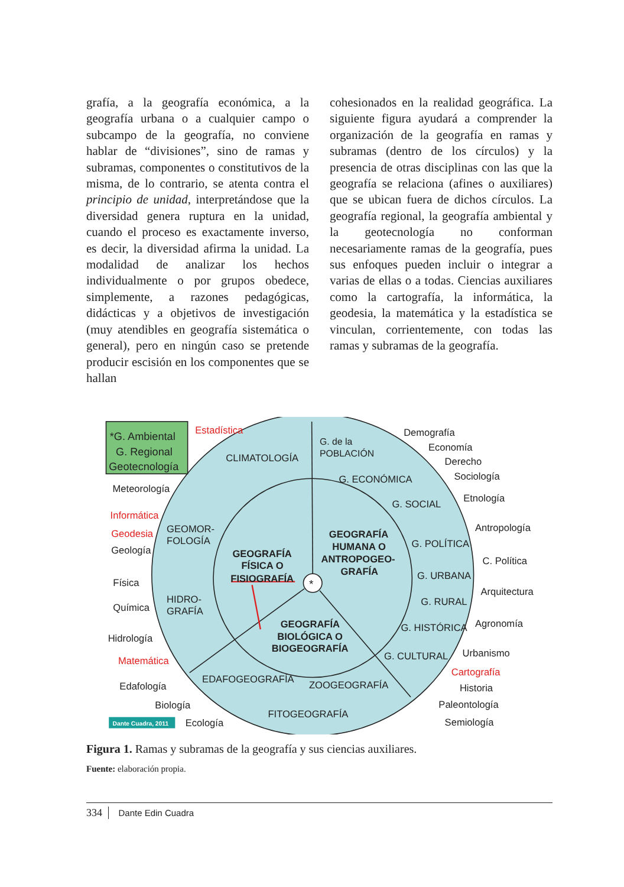grafía, a la geografía económica, a la geografía urbana o a cualquier campo o subcampo de la geografía, no conviene hablar de “divisiones”, sino de ramas y subramas, componentes o constitutivos de la misma, de lo contrario, se atenta contra el principio de unidad, interpretándose que la diversidad genera ruptura en la unidad, cuando el proceso es exactamente inverso, es decir, la diversidad afirma la unidad. La modalidad de analizar los hechos individualmente o por grupos obedece, simplemente, a razones pedagógicas, didácticas y a objetivos de investigación (muy atendibles en geografía sistemática o general), pero en ningún caso se pretende producir escisión en los componentes que se hallan
cohesionados en la realidad geográfica. La siguiente figura ayudará a comprender la organización de la geografía en ramas y subramas (dentro de los círculos) y la presencia de otras disciplinas con las que la geografía se relaciona (afines o auxiliares) que se ubican fuera de dichos círculos. La geografía regional, la geografía ambiental y la geotecnología no conforman necesariamente ramas de la geografía, pues sus enfoques pueden incluir o integrar a varias de ellas o a todas. Ciencias auxiliares como la cartografía, la informática, la geodesia, la matemática y la estadística se vinculan, corrientemente, con todas las ramas y subramas de la geografía.
*
*G. Ambiental
G. Regional
Geotecnología
Estadística
CLIMATOLOGÍA
G. de la
POBLACIÓN
Demografía
Economía
Derecho
G. ECONÓMICA
Sociología
Meteorología
Etnología
G. SOCIAL
Informática
Antropología
GEOMOR-
FOLOGÍA
Geodesia
GEOGRAFÍA
HUMANA O
ANTROPOGEO-
GRAFÍA
G. POLÍTICA
Geología
GEOGRAFÍA
FÍSICA O
FISIOGRAFÍA
C. Política
G. URBANA
Física
Arquitectura
HIDRO-
GRAFÍA
G. RURAL
Química
Agronomía
GEOGRAFÍA
BIOLÓGICA O
BIOGEOGRAFÍA
G. HISTÓRICA
Hidrología
Urbanismo
G. CULTURAL
Matemática
Cartografía
EDAFOGEOGRAFÍA
ZOOGEOGRAFÍA
Edafología
Historia
Paleontología
Biología
FITOGEOGRAFÍA
Dante Cuadra, 2011
Ecología
Semiología
Figura 1. Ramas y subramas de la geografía y sus ciencias auxiliares.
Fuente: elaboración propia.
334 Dante Edin Cuadra